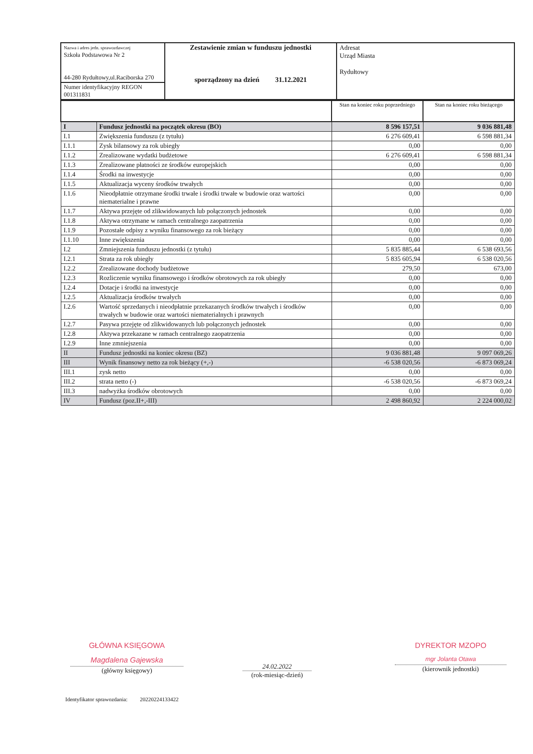| Nazwa i adres jedn. sprawozdawczej Szkoła Podstawowa Nr 2 44-280 Rydułtowy,ul.Raciborska 270 | Zestawienie zmian w funduszu jednostki sporządzony na dzień 31.12.2021 | Adresat Urząd Miasta Rydułtowy |
| Numer identyfikacyjny REGON 001311831 | | |
| | | Stan na koniec roku poprzedniego | Stan na koniec roku bieżącego |
| I | Fundusz jednostki na początek okresu (BO) | 8 596 157,51 | 9 036 881,48 |
| I.1 | Zwiększenia funduszu (z tytułu) | 6 276 609,41 | 6 598 881,34 |
| I.1.1 | Zysk bilansowy za rok ubiegły | 0,00 | 0,00 |
| I.1.2 | Zrealizowane wydatki budżetowe | 6 276 609,41 | 6 598 881,34 |
| I.1.3 | Zrealizowane płatności ze środków europejskich | 0,00 | 0,00 |
| I.1.4 | Środki na inwestycje | 0,00 | 0,00 |
| I.1.5 | Aktualizacja wyceny środków trwałych | 0,00 | 0,00 |
| I.1.6 | Nieodpłatnie otrzymane środki trwałe i środki trwałe w budowie oraz wartości niematerialne i prawne | 0,00 | 0,00 |
| I.1.7 | Aktywa przejęte od zlikwidowanych lub połączonych jednostek | 0,00 | 0,00 |
| I.1.8 | Aktywa otrzymane w ramach centralnego zaopatrzenia | 0,00 | 0,00 |
| I.1.9 | Pozostałe odpisy z wyniku finansowego za rok bieżący | 0,00 | 0,00 |
| I.1.10 | Inne zwiększenia | 0,00 | 0,00 |
| I.2 | Zmniejszenia funduszu jednostki (z tytułu) | 5 835 885,44 | 6 538 693,56 |
| I.2.1 | Strata za rok ubiegły | 5 835 605,94 | 6 538 020,56 |
| I.2.2 | Zrealizowane dochody budżetowe | 279,50 | 673,00 |
| I.2.3 | Rozliczenie wyniku finansowego i środków obrotowych za rok ubiegły | 0,00 | 0,00 |
| I.2.4 | Dotacje i środki na inwestycje | 0,00 | 0,00 |
| I.2.5 | Aktualizacja środków trwałych | 0,00 | 0,00 |
| I.2.6 | Wartość sprzedanych i nieodpłatnie przekazanych środków trwałych i środków trwałych w budowie oraz wartości niematerialnych i prawnych | 0,00 | 0,00 |
| I.2.7 | Pasywa przejęte od zlikwidowanych lub połączonych jednostek | 0,00 | 0,00 |
| I.2.8 | Aktywa przekazane w ramach centralnego zaopatrzenia | 0,00 | 0,00 |
| I.2.9 | Inne zmniejszenia | 0,00 | 0,00 |
| II | Fundusz jednostki na koniec okresu (BZ) | 9 036 881,48 | 9 097 069,26 |
| III | Wynik finansowy netto za rok bieżący (+,-) | -6 538 020,56 | -6 873 069,24 |
| III.1 | zysk netto | 0,00 | 0,00 |
| III.2 | strata netto (-) | -6 538 020,56 | -6 873 069,24 |
| III.3 | nadwyżka środków obrotowych | 0,00 | 0,00 |
| IV | Fundusz (poz.II+,-III) | 2 498 860,92 | 2 224 000,02 |
GŁÓWNA KSIĘGOWA
Magdalena Gajewska
(główny księgowy)
24.02.2022
(rok-miesiąc-dzień)
DYREKTOR MZOPO
mgr Jolanta Otawa
(kierownik jednostki)
Identyfikator sprawozdania: 20220224133422